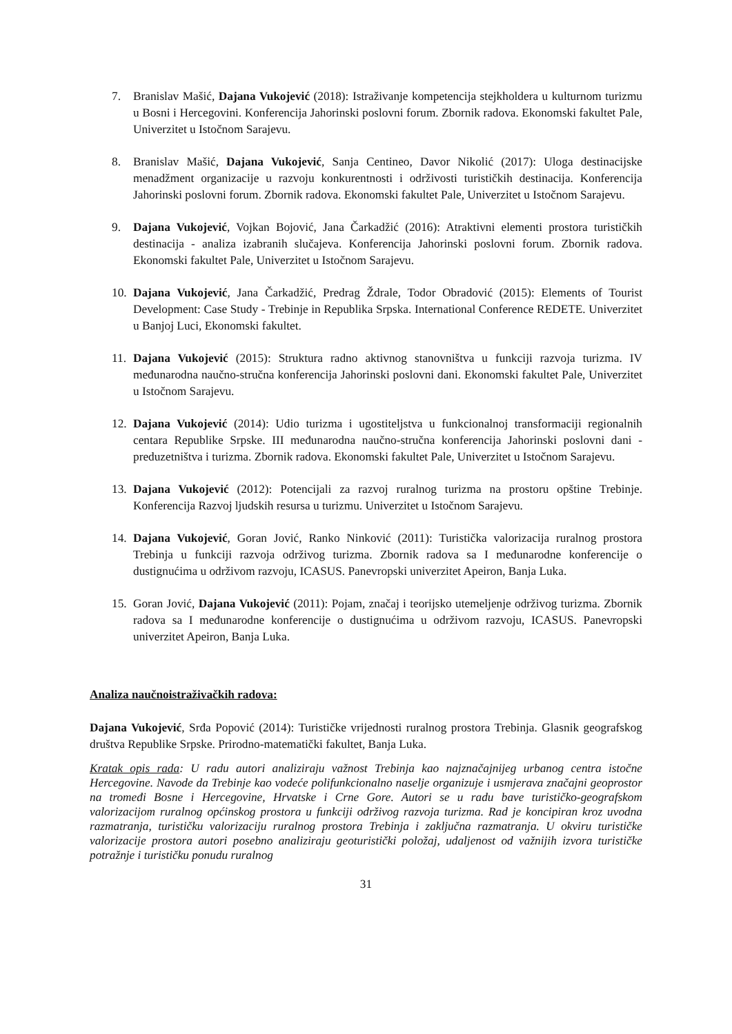7. Branislav Mašić, Dajana Vukojević (2018): Istraživanje kompetencija stejkholdera u kulturnom turizmu u Bosni i Hercegovini. Konferencija Jahorinski poslovni forum. Zbornik radova. Ekonomski fakultet Pale, Univerzitet u Istočnom Sarajevu.
8. Branislav Mašić, Dajana Vukojević, Sanja Centineo, Davor Nikolić (2017): Uloga destinacijske menadžment organizacije u razvoju konkurentnosti i održivosti turističkih destinacija. Konferencija Jahorinski poslovni forum. Zbornik radova. Ekonomski fakultet Pale, Univerzitet u Istočnom Sarajevu.
9. Dajana Vukojević, Vojkan Bojović, Jana Čarkadžić (2016): Atraktivni elementi prostora turističkih destinacija - analiza izabranih slučajeva. Konferencija Jahorinski poslovni forum. Zbornik radova. Ekonomski fakultet Pale, Univerzitet u Istočnom Sarajevu.
10. Dajana Vukojević, Jana Čarkadžić, Predrag Ždrale, Todor Obradović (2015): Elements of Tourist Development: Case Study - Trebinje in Republika Srpska. International Conference REDETE. Univerzitet u Banjoj Luci, Ekonomski fakultet.
11. Dajana Vukojević (2015): Struktura radno aktivnog stanovništva u funkciji razvoja turizma. IV međunarodna naučno-stručna konferencija Jahorinski poslovni dani. Ekonomski fakultet Pale, Univerzitet u Istočnom Sarajevu.
12. Dajana Vukojević (2014): Udio turizma i ugostiteljstva u funkcionalnoj transformaciji regionalnih centara Republike Srpske. III međunarodna naučno-stručna konferencija Jahorinski poslovni dani - preduzetništva i turizma. Zbornik radova. Ekonomski fakultet Pale, Univerzitet u Istočnom Sarajevu.
13. Dajana Vukojević (2012): Potencijali za razvoj ruralnog turizma na prostoru opštine Trebinje. Konferencija Razvoj ljudskih resursa u turizmu. Univerzitet u Istočnom Sarajevu.
14. Dajana Vukojević, Goran Jović, Ranko Ninković (2011): Turistička valorizacija ruralnog prostora Trebinja u funkciji razvoja održivog turizma. Zbornik radova sa I međunarodne konferencije o dustignućima u održivom razvoju, ICASUS. Panevropski univerzitet Apeiron, Banja Luka.
15. Goran Jović, Dajana Vukojević (2011): Pojam, značaj i teorijsko utemeljenje održivog turizma. Zbornik radova sa I međunarodne konferencije o dustignućima u održivom razvoju, ICASUS. Panevropski univerzitet Apeiron, Banja Luka.
Analiza naučnoistraživačkih radova:
Dajana Vukojević, Srđa Popović (2014): Turističke vrijednosti ruralnog prostora Trebinja. Glasnik geografskog društva Republike Srpske. Prirodno-matematički fakultet, Banja Luka.
Kratak opis rada: U radu autori analiziraju važnost Trebinja kao najznačajnijeg urbanog centra istočne Hercegovine. Navode da Trebinje kao vodeće polifunkcionalno naselje organizuje i usmjerava značajni geoprostor na tromeđi Bosne i Hercegovine, Hrvatske i Crne Gore. Autori se u radu bave turističko-geografskom valorizacijom ruralnog općinskog prostora u funkciji održivog razvoja turizma. Rad je koncipiran kroz uvodna razmatranja, turističku valorizaciju ruralnog prostora Trebinja i zaključna razmatranja. U okviru turističke valorizacije prostora autori posebno analiziraju geoturistički položaj, udaljenost od važnijih izvora turističke potražnje i turističku ponudu ruralnog
31